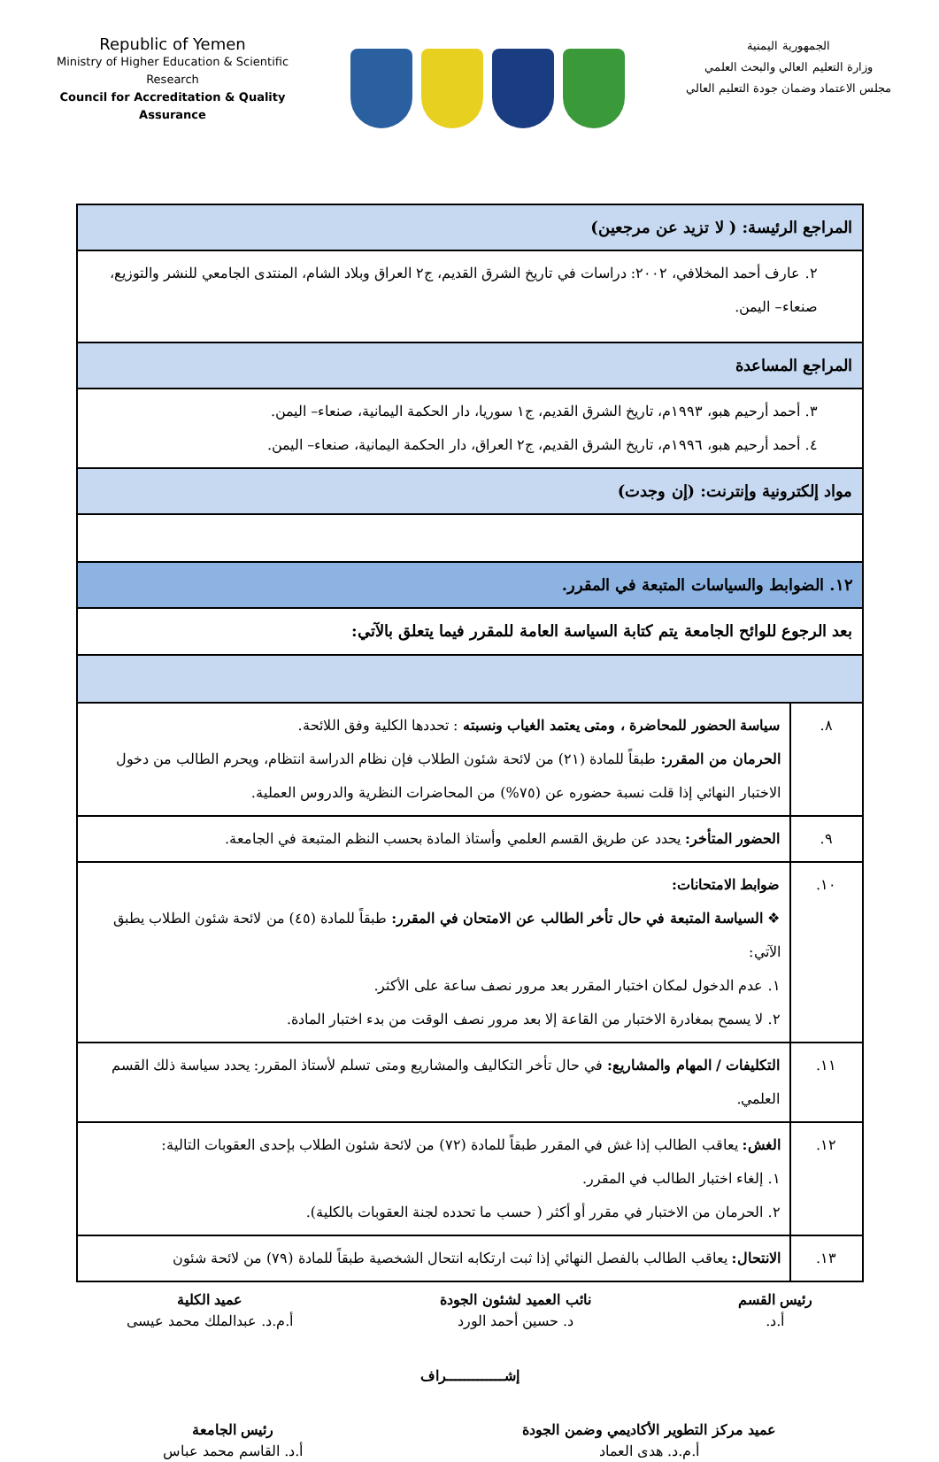Republic of Yemen
Ministry of Higher Education & Scientific Research
Council for Accreditation & Quality Assurance
الجمهورية اليمنية
وزارة التعليم العالي والبحث العلمي
مجلس الاعتماد وضمان جودة التعليم العالي
| المراجع الرئيسة: ( لا تزيد عن مرجعين) | |
| ٢. عارف أحمد المخلافي، ٢٠٠٢: دراسات في تاريخ الشرق القديم، ج٢ العراق وبلاد الشام، المنتدى الجامعي للنشر والتوزيع، صنعاء– اليمن. | |
| المراجع المساعدة | |
| ٣. أحمد أرحيم هبو، ١٩٩٣م، تاريخ الشرق القديم، ج١ سوريا، دار الحكمة اليمانية، صنعاء– اليمن. ٤. أحمد أرحيم هبو، ١٩٩٦م، تاريخ الشرق القديم، ج٢ العراق، دار الحكمة اليمانية، صنعاء– اليمن. | |
| مواد إلكترونية وإنترنت: (إن وجدت) | |
| ١٢. الضوابط والسياسات المتبعة في المقرر. | |
| بعد الرجوع للوائح الجامعة يتم كتابة السياسة العامة للمقرر فيما يتعلق بالآتي: | |
| ٨. | سياسة الحضور للمحاضرة ، ومتى يعتمد الغياب ونسبته : تحددها الكلية وفق اللائحة. الحرمان من المقرر: طبقاً للمادة (٢١) من لائحة شئون الطلاب فإن نظام الدراسة انتظام، ويحرم الطالب من دخول الاختبار النهائي إذا قلت نسبة حضوره عن (٧٥%) من المحاضرات النظرية والدروس العملية. |
| ٩. | الحضور المتأخر: يحدد عن طريق القسم العلمي وأستاذ المادة بحسب النظم المتبعة في الجامعة. |
| ١٠. | ضوابط الامتحانات: ❖ السياسة المتبعة في حال تأخر الطالب عن الامتحان في المقرر: طبقاً للمادة (٤٥) من لائحة شئون الطلاب يطبق الآتي: ١. عدم الدخول لمكان اختبار المقرر بعد مرور نصف ساعة على الأكثر. ٢. لا يسمح بمغادرة الاختبار من القاعة إلا بعد مرور نصف الوقت من بدء اختبار المادة. |
| ١١. | التكليفات / المهام والمشاريع: في حال تأخر التكاليف والمشاريع ومتى تسلم لأستاذ المقرر: يحدد سياسة ذلك القسم العلمي. |
| ١٢. | الغش: يعاقب الطالب إذا غش في المقرر طبقاً للمادة (٧٢) من لائحة شئون الطلاب بإحدى العقوبات التالية: ١. إلغاء اختبار الطالب في المقرر. ٢. الحرمان من الاختبار في مقرر أو أكثر ( حسب ما تحدده لجنة العقوبات بالكلية). |
| ١٣. | الانتحال: يعاقب الطالب بالفصل النهائي إذا ثبت ارتكابه انتحال الشخصية طبقاً للمادة (٧٩) من لائحة شئون |
رئيس القسم
أ.د.
نائب العميد لشئون الجودة
د. حسين أحمد الورد
عميد الكلية
أ.م.د. عبدالملك محمد عيسى
إشـــــــــــــراف
عميد مركز التطوير الأكاديمي وضمن الجودة
أ.م.د. هدى العماد
رئيس الجامعة
أ.د. القاسم محمد عباس